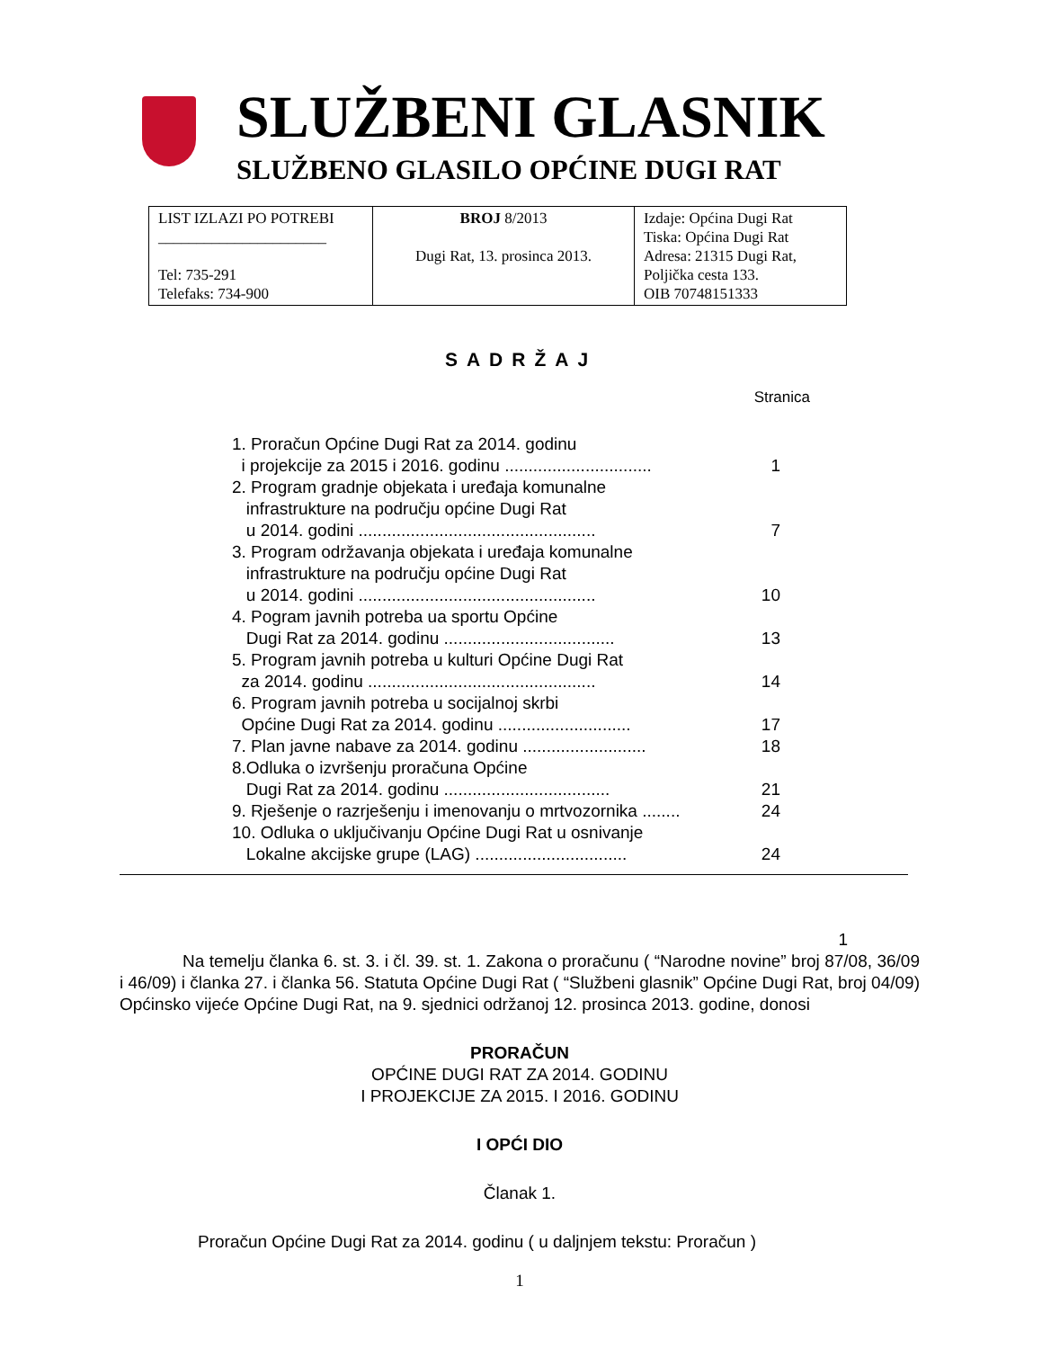SLUŽBENI GLASNIK
SLUŽBENO GLASILO OPĆINE DUGI RAT
| LIST IZLAZI PO POTREBI ______________________ Tel: 735-291 Telefaks: 734-900 | BROJ 8/2013 Dugi Rat, 13. prosinca 2013. | Izdaje: Općina Dugi Rat Tiska: Općina Dugi Rat Adresa: 21315 Dugi Rat, Poljička cesta 133. OIB 70748151333 |
SADRŽAJ
Stranica
1. Proračun Općine Dugi Rat za 2014. godinu
i projekcije za 2015 i 2016. godinu ............................... 1
2. Program gradnje objekata i uređaja komunalne
infrastrukture na području općine Dugi Rat
u 2014. godini .................................................. 7
3. Program održavanja objekata i uređaja komunalne
infrastrukture na području općine Dugi Rat
u 2014. godini .................................................. 10
4. Pogram javnih potreba ua sportu Općine
Dugi Rat za 2014. godinu .................................... 13
5. Program javnih potreba u kulturi Općine Dugi Rat
za 2014. godinu ................................................ 14
6. Program javnih potreba u socijalnoj skrbi
Općine Dugi Rat za 2014. godinu ............................ 17
7. Plan javne nabave za 2014. godinu .......................... 18
8.Odluka o izvršenju proračuna Općine
Dugi Rat za 2014. godinu ................................... 21
9. Rješenje o razrješenju i imenovanju o mrtvozornika ........ 24
10. Odluka o uključivanju Općine Dugi Rat u osnivanje
Lokalne akcijske grupe (LAG) ................................ 24
1
Na temelju članka 6. st. 3. i čl. 39. st. 1. Zakona o proračunu ( “Narodne novine” broj 87/08, 36/09 i 46/09) i članka 27. i članka 56. Statuta Općine Dugi Rat ( “Službeni glasnik” Općine Dugi Rat, broj 04/09) Općinsko vijeće Općine Dugi Rat, na 9. sjednici održanoj 12. prosinca 2013. godine, donosi
PRORAČUN
OPĆINE DUGI RAT ZA 2014. GODINU
I PROJEKCIJE ZA 2015. I 2016. GODINU
I OPĆI DIO
Članak 1.
Proračun Općine Dugi Rat za 2014. godinu ( u daljnjem tekstu: Proračun )
1